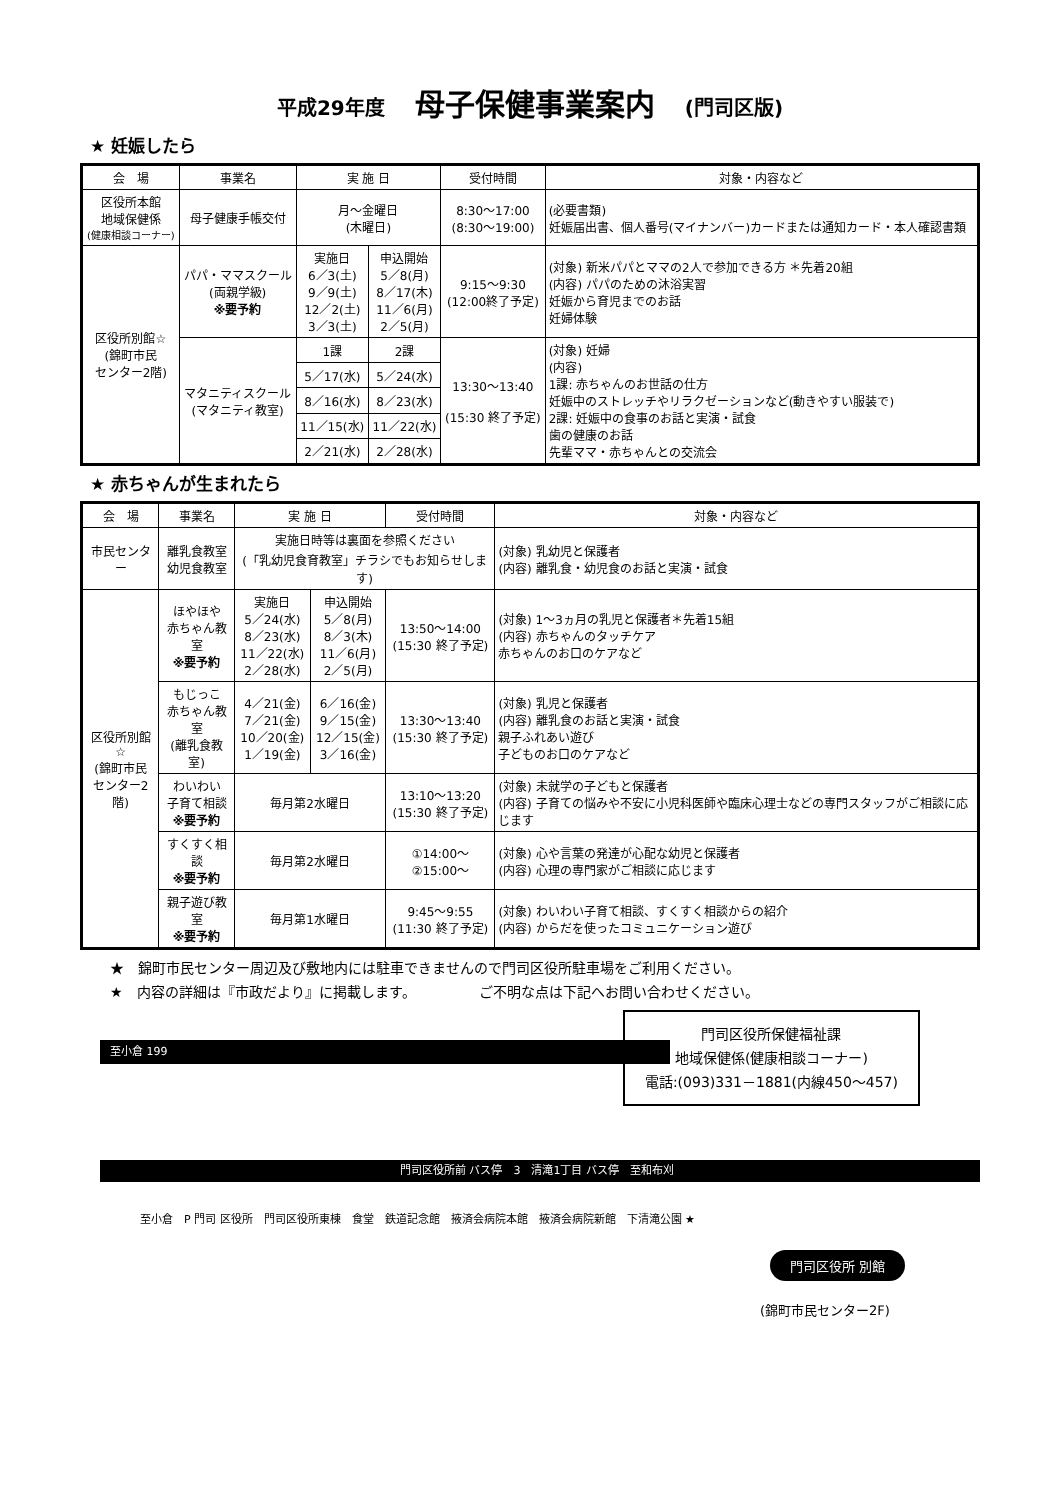平成29年度　母子保健事業案内　(門司区版)
★ 妊娠したら
| 会 場 | 事業名 | 実 施 日 | | 受付時間 | 対象・内容など |
| --- | --- | --- | --- | --- | --- |
| 区役所本館 地域保健係 (健康相談コーナー) | 母子健康手帳交付 | 月～金曜日 (木曜日) | | 8:30～17:00 (8:30～19:00) | (必要書類) 妊娠届出書、個人番号(マイナンバー)カードまたは通知カード・本人確認書類 |
| 区役所別館☆ (錦町市民 センター2階) | パパ・ママスクール (両親学級) ※要予約 | 実施日 6／3(土) 9／9(土) 12／2(土) 3／3(土) | 申込開始 5／8(月) 8／17(木) 11／6(月) 2／5(月) | 9:15～9:30 (12:00終了予定) | (対象) 新米パパとママの2人で参加できる方 ＊先着20組 (内容) パパのための沐浴実習 妊娠から育児までのお話 妊婦体験 |
| | マタニティスクール (マタニティ教室) | 1課 | 2課 | 13:30～13:40 (15:30 終了予定) | (対象) 妊婦 (内容) 1課: 赤ちゃんのお世話の仕方 妊娠中のストレッチやリラクゼーションなど(動きやすい服装で) 2課: 妊娠中の食事のお話と実演・試食 歯の健康のお話 先輩ママ・赤ちゃんとの交流会 |
| | | 5／17(水) | 5／24(水) | | |
| | | 8／16(水) | 8／23(水) | | |
| | | 11／15(水) | 11／22(水) | | |
| | | 2／21(水) | 2／28(水) | | |
★ 赤ちゃんが生まれたら
| 会 場 | 事業名 | 実 施 日 | | 受付時間 | 対象・内容など |
| --- | --- | --- | --- | --- | --- |
| 市民センター | 離乳食教室 幼児食教室 | 実施日時等は裏面を参照ください (「乳幼児食育教室」チラシでもお知らせします) | | | (対象) 乳幼児と保護者 (内容) 離乳食・幼児食のお話と実演・試食 |
| 区役所別館☆ (錦町市民 センター2階) | ほやほや 赤ちゃん教室 ※要予約 | 実施日 5／24(水) 8／23(水) 11／22(水) 2／28(水) | 申込開始 5／8(月) 8／3(木) 11／6(月) 2／5(月) | 13:50～14:00 (15:30 終了予定) | (対象) 1～3ヵ月の乳児と保護者＊先着15組 (内容) 赤ちゃんのタッチケア 赤ちゃんのお口のケアなど |
| | もじっこ 赤ちゃん教室 (離乳食教室) | 4／21(金) 7／21(金) 10／20(金) 1／19(金) | 6／16(金) 9／15(金) 12／15(金) 3／16(金) | 13:30～13:40 (15:30 終了予定) | (対象) 乳児と保護者 (内容) 離乳食のお話と実演・試食 親子ふれあい遊び 子どものお口のケアなど |
| | わいわい 子育て相談 ※要予約 | 毎月第2水曜日 | | 13:10～13:20 (15:30 終了予定) | (対象) 未就学の子どもと保護者 (内容) 子育ての悩みや不安に小児科医師や臨床心理士などの専門スタッフがご相談に応じます |
| | すくすく相談 ※要予約 | 毎月第2水曜日 | | ①14:00～ ②15:00～ | (対象) 心や言葉の発達が心配な幼児と保護者 (内容) 心理の専門家がご相談に応じます |
| | 親子遊び教室 ※要予約 | 毎月第1水曜日 | | 9:45～9:55 (11:30 終了予定) | (対象) わいわい子育て相談、すくすく相談からの紹介 (内容) からだを使ったコミュニケーション遊び |
★　錦町市民センター周辺及び敷地内には駐車できませんので門司区役所駐車場をご利用ください。
★　内容の詳細は『市政だより』に掲載します。　　　　　ご不明な点は下記へお問い合わせください。
門司区役所保健福祉課
地域保健係(健康相談コーナー)
電話:(093)331－1881(内線450～457)
至小倉 199
門司区役所前 バス停　3　清滝1丁目 バス停　至和布刈
至小倉　P 門司 区役所　門司区役所東棟　食堂　鉄道記念館　掖済会病院本館　掖済会病院新館　下清滝公園 ★
門司区役所 別館
(錦町市民センター2F)